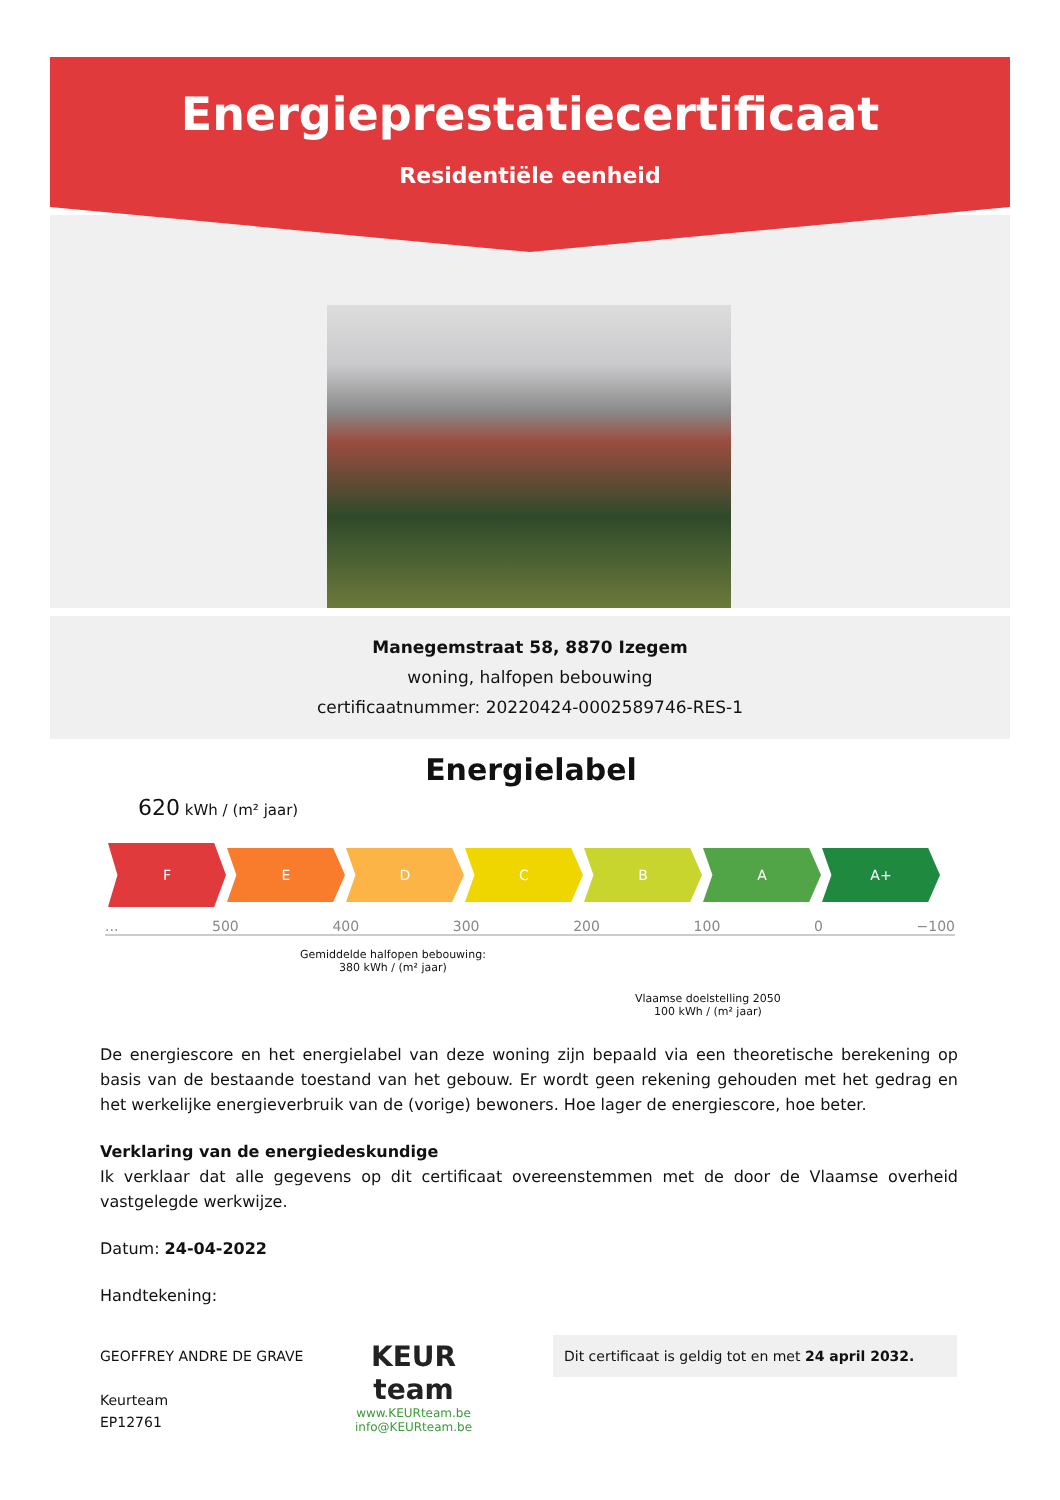Energieprestatiecertificaat
Residentiële eenheid
Manegemstraat 58, 8870 Izegem
woning, halfopen bebouwing
certificaatnummer: 20220424-0002589746-RES-1
Energielabel
620 kWh / (m² jaar)
F
E D C B A A+
... 500 400 300 200 100 0 −100
Gemiddelde halfopen bebouwing:
380 kWh / (m² jaar)
Vlaamse doelstelling 2050
100 kWh / (m² jaar)
De energiescore en het energielabel van deze woning zijn bepaald via een theoretische berekening op basis van de bestaande toestand van het gebouw. Er wordt geen rekening gehouden met het gedrag en het werkelijke energieverbruik van de (vorige) bewoners. Hoe lager de energiescore, hoe beter.
Verklaring van de energiedeskundige
Ik verklaar dat alle gegevens op dit certificaat overeenstemmen met de door de Vlaamse overheid vastgelegde werkwijze.
Datum: 24-04-2022
Handtekening:
GEOFFREY ANDRE DE GRAVE
Keurteam
EP12761
KEUR
team
www.KEURteam.be
info@KEURteam.be
Dit certificaat is geldig tot en met 24 april 2032.